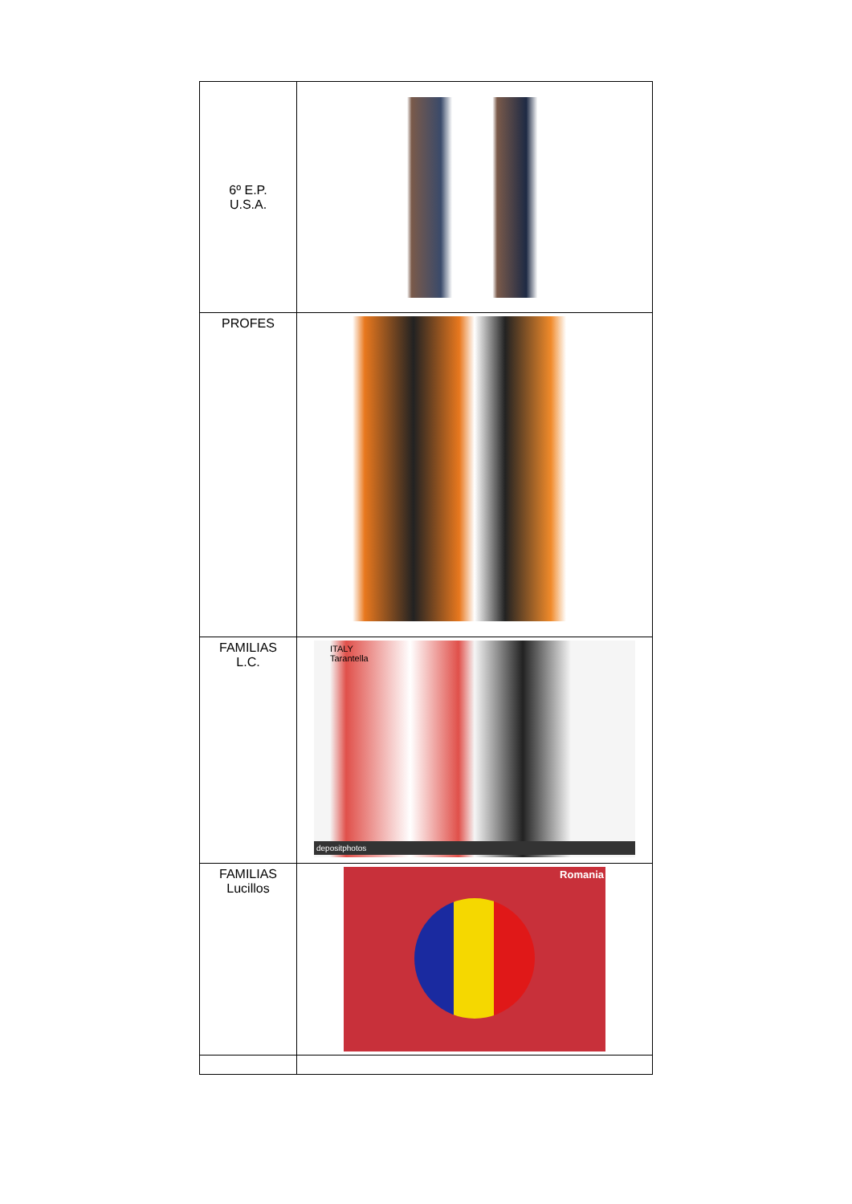| 6º E.P. U.S.A. | |
| PROFES | |
| FAMILIAS L.C. | ITALY Tarantella depositphotos |
| FAMILIAS Lucillos | Romania |